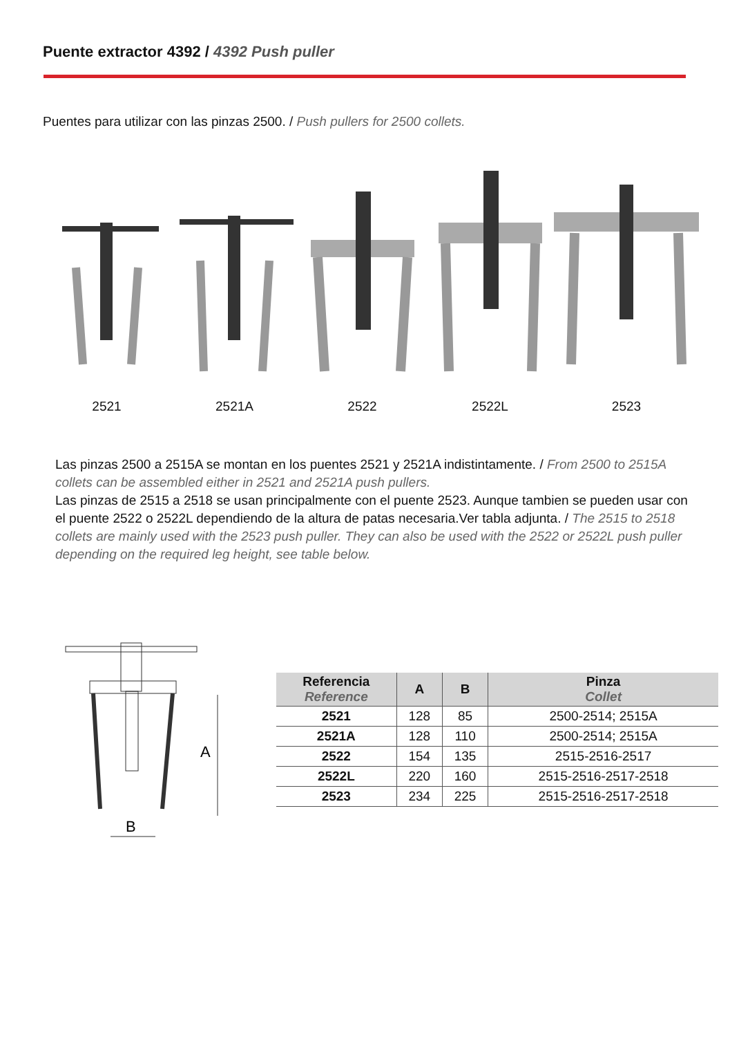Puente extractor 4392 / 4392 Push puller
Puentes para utilizar con las pinzas 2500. / Push pullers for 2500 collets.
2521 2521A 2522 2522L 2523
Las pinzas 2500 a 2515A se montan en los puentes 2521 y 2521A indistintamente. / From 2500 to 2515A collets can be assembled either in 2521 and 2521A push pullers.
Las pinzas de 2515 a 2518 se usan principalmente con el puente 2523. Aunque tambien se pueden usar con el puente 2522 o 2522L dependiendo de la altura de patas necesaria.Ver tabla adjunta. / The 2515 to 2518 collets are mainly used with the 2523 push puller. They can also be used with the 2522 or 2522L push puller depending on the required leg height, see table below.
A
B
| Referencia Reference | A | B | Pinza Collet |
| --- | --- | --- | --- |
| 2521 | 128 | 85 | 2500-2514; 2515A |
| 2521A | 128 | 110 | 2500-2514; 2515A |
| 2522 | 154 | 135 | 2515-2516-2517 |
| 2522L | 220 | 160 | 2515-2516-2517-2518 |
| 2523 | 234 | 225 | 2515-2516-2517-2518 |